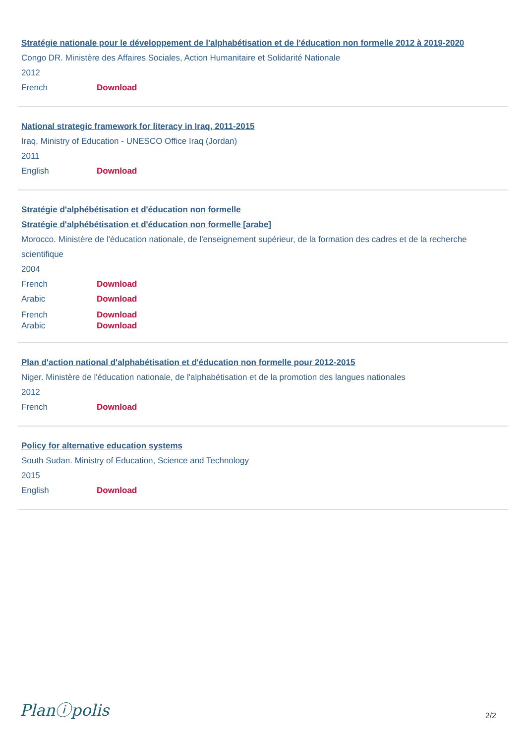Stratégie nationale pour le développement de l'alphabétisation et de l'éducation non formelle 2012 à 2019-2020
Congo DR. Ministère des Affaires Sociales, Action Humanitaire et Solidarité Nationale
2012
French Download
National strategic framework for literacy in Iraq, 2011-2015
Iraq. Ministry of Education - UNESCO Office Iraq (Jordan)
2011
English Download
Stratégie d'alphébétisation et d'éducation non formelle
Stratégie d'alphébétisation et d'éducation non formelle [arabe]
Morocco. Ministère de l'éducation nationale, de l'enseignement supérieur, de la formation des cadres et de la recherche scientifique
2004
French Download
Arabic Download
French Download
Arabic Download
Plan d'action national d'alphabétisation et d'éducation non formelle pour 2012-2015
Niger. Ministère de l'éducation nationale, de l'alphabétisation et de la promotion des langues nationales
2012
French Download
Policy for alternative education systems
South Sudan. Ministry of Education, Science and Technology
2015
English Download
Planⓘpolis
2/2